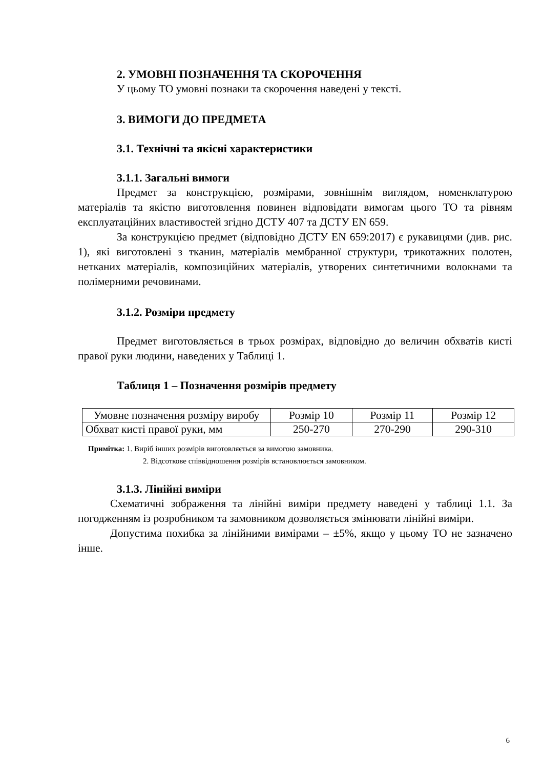2. УМОВНІ ПОЗНАЧЕННЯ ТА СКОРОЧЕННЯ
У цьому ТО умовні познаки та скорочення наведені у тексті.
3. ВИМОГИ ДО ПРЕДМЕТА
3.1. Технічні та якісні характеристики
3.1.1. Загальні вимоги
Предмет за конструкцією, розмірами, зовнішнім виглядом, номенклатурою матеріалів та якістю виготовлення повинен відповідати вимогам цього ТО та рівням експлуатаційних властивостей згідно ДСТУ 407 та ДСТУ EN 659.
За конструкцією предмет (відповідно ДСТУ EN 659:2017) є рукавицями (див. рис. 1), які виготовлені з тканин, матеріалів мембранної структури, трикотажних полотен, нетканих матеріалів, композиційних матеріалів, утворених синтетичними волокнами та полімерними речовинами.
3.1.2. Розміри предмету
Предмет виготовляється в трьох розмірах, відповідно до величин обхватів кисті правої руки людини, наведених у Таблиці 1.
Таблиця 1 – Позначення розмірів предмету
| Умовне позначення розміру виробу | Розмір 10 | Розмір 11 | Розмір 12 |
| Обхват кисті правої руки, мм | 250-270 | 270-290 | 290-310 |
Примітка: 1. Виріб інших розмірів виготовляється за вимогою замовника.
2. Відсоткове співвідношення розмірів встановлюється замовником.
3.1.3. Лінійні виміри
Схематичні зображення та лінійні виміри предмету наведені у таблиці 1.1. За погодженням із розробником та замовником дозволяється змінювати лінійні виміри.
Допустима похибка за лінійними вимірами – ±5%, якщо у цьому ТО не зазначено інше.
6